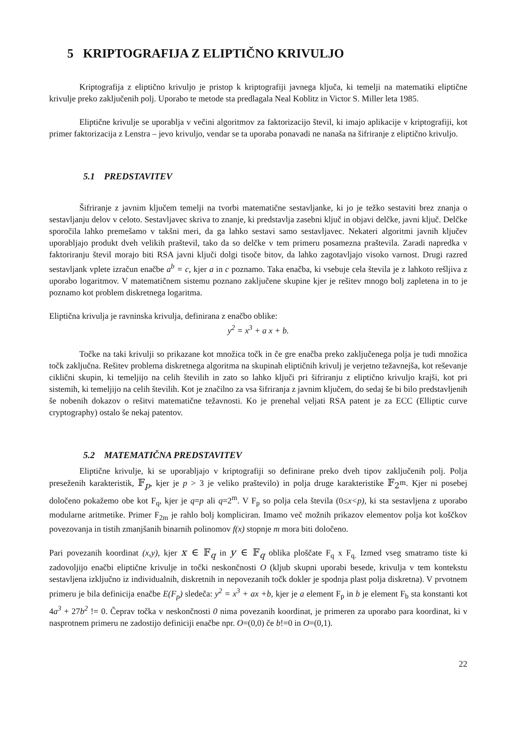5 KRIPTOGRAFIJA Z ELIPTIČNO KRIVULJO
Kriptografija z eliptično krivuljo je pristop k kriptografiji javnega ključa, ki temelji na matematiki eliptične krivulje preko zaključenih polj. Uporabo te metode sta predlagala Neal Koblitz in Victor S. Miller leta 1985.
Eliptične krivulje se uporablja v večini algoritmov za faktorizacijo števil, ki imajo aplikacije v kriptografiji, kot primer faktorizacija z Lenstra – jevo krivuljo, vendar se ta uporaba ponavadi ne nanaša na šifriranje z eliptično krivuljo.
5.1 PREDSTAVITEV
Šifriranje z javnim ključem temelji na tvorbi matematične sestavljanke, ki jo je težko sestaviti brez znanja o sestavljanju delov v celoto. Sestavljavec skriva to znanje, ki predstavlja zasebni ključ in objavi delčke, javni ključ. Delčke sporočila lahko premešamo v takšni meri, da ga lahko sestavi samo sestavljavec. Nekateri algoritmi javnih ključev uporabljajo produkt dveh velikih praštevil, tako da so delčke v tem primeru posamezna praštevila. Zaradi napredka v faktoriranju števil morajo biti RSA javni ključi dolgi tisoče bitov, da lahko zagotavljajo visoko varnost. Drugi razred sestavljank vplete izračun enačbe a<sup>b</sup> = c, kjer a in c poznamo. Taka enačba, ki vsebuje cela števila je z lahkoto rešljiva z uporabo logaritmov. V matematičnem sistemu poznano zaključene skupine kjer je rešitev mnogo bolj zapletena in to je poznamo kot problem diskretnega logaritma.
Eliptična krivulja je ravninska krivulja, definirana z enačbo oblike:
y<sup>2</sup> = x<sup>3</sup> + a x + b.
Točke na taki krivulji so prikazane kot množica točk in če gre enačba preko zaključenega polja je tudi množica točk zaključna. Rešitev problema diskretnega algoritma na skupinah eliptičnih krivulj je verjetno težavnejša, kot reševanje ciklični skupin, ki temeljijo na celih številih in zato so lahko ključi pri šifriranju z eliptično krivuljo krajši, kot pri sistemih, ki temeljijo na celih številih. Kot je značilno za vsa šifriranja z javnim ključem, do sedaj še bi bilo predstavljenih še nobenih dokazov o rešitvi matematične težavnosti. Ko je prenehal veljati RSA patent je za ECC (Elliptic curve cryptography) ostalo še nekaj patentov.
5.2 MATEMATIČNA PREDSTAVITEV
Eliptične krivulje, ki se uporabljajo v kriptografiji so definirane preko dveh tipov zaključenih polj. Polja preseženih karakteristik, 𝔽<sub>p</sub>, kjer je p > 3 je veliko praštevilo) in polja druge karakteristike 𝔽<sub>2<sup>m</sup></sub>. Kjer ni posebej določeno pokažemo obe kot F<sub>q</sub>, kjer je q=p ali q=2<sup>m</sup>. V F<sub>p</sub> so polja cela števila (0≤x<p), ki sta sestavljena z uporabo modularne aritmetike. Primer F<sub>2m</sub> je rahlo bolj kompliciran. Imamo več možnih prikazov elementov polja kot koščkov povezovanja in tistih zmanjšanih binarnih polinomov f(x) stopnje m mora biti določeno.
Pari povezanih koordinat (x,y), kjer x ∈ 𝔽<sub>q</sub> in y ∈ 𝔽<sub>q</sub> oblika ploščate F<sub>q</sub> x F<sub>q.</sub> Izmed vseg smatramo tiste ki zadovoljijo enačbi eliptične krivulje in točki neskončnosti O (kljub skupni uporabi besede, krivulja v tem kontekstu sestavljena izključno iz individualnih, diskretnih in nepovezanih točk dokler je spodnja plast polja diskretna). V prvotnem primeru je bila definicija enačbe E(F<sub>p</sub>) sledeča: y<sup>2</sup> = x<sup>3</sup> + ax +b, kjer je a element F<sub>p</sub> in b je element F<sub>b</sub> sta konstanti kot 4a<sup>3</sup> + 27b<sup>2</sup> != 0. Čeprav točka v neskončnosti 0 nima povezanih koordinat, je primeren za uporabo para koordinat, ki v nasprotnem primeru ne zadostijo definiciji enačbe npr. O=(0,0) če b!=0 in O=(0,1).
22